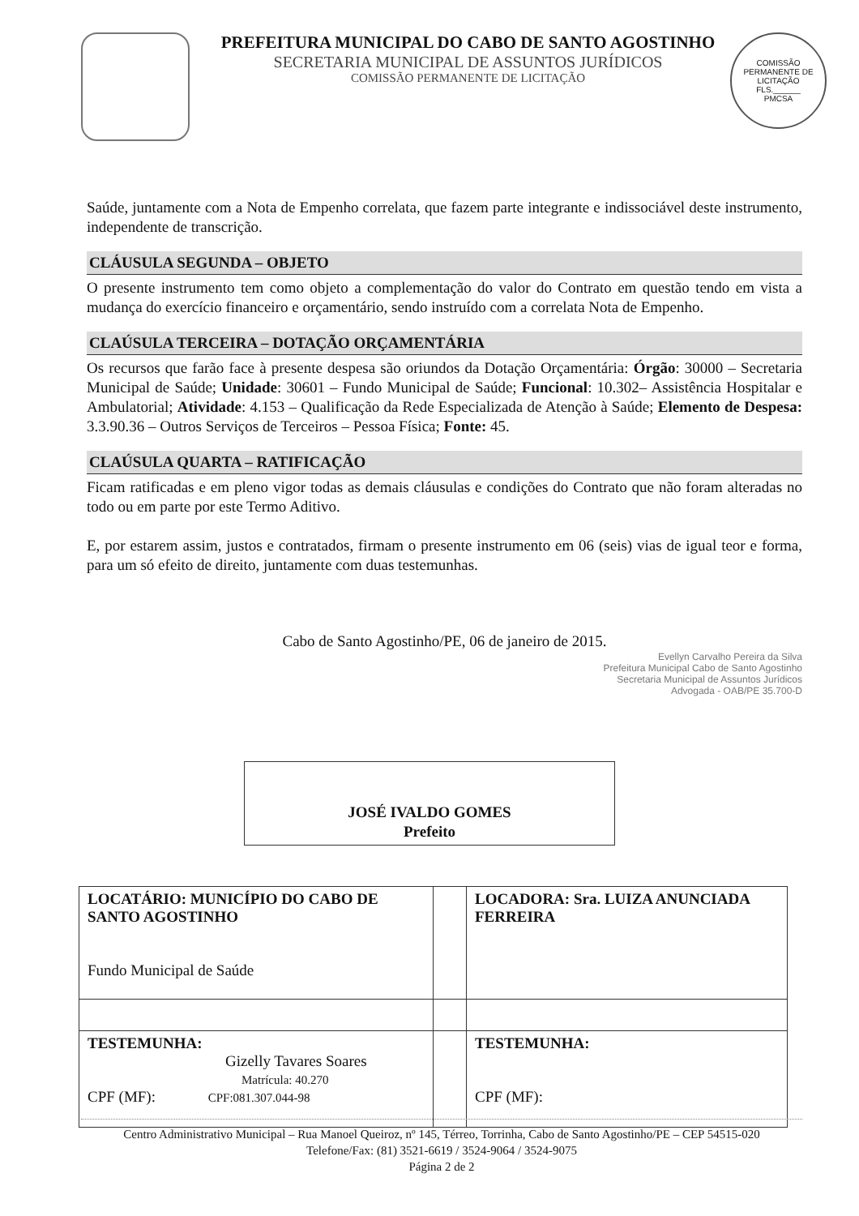PREFEITURA MUNICIPAL DO CABO DE SANTO AGOSTINHO
SECRETARIA MUNICIPAL DE ASSUNTOS JURÍDICOS
COMISSÃO PERMANENTE DE LICITAÇÃO
COMISSÃO PERMANENTE DE LICITAÇÃO
FLS.______
PMCSA
Saúde, juntamente com a Nota de Empenho correlata, que fazem parte integrante e indissociável deste instrumento, independente de transcrição.
CLÁUSULA SEGUNDA – OBJETO
O presente instrumento tem como objeto a complementação do valor do Contrato em questão tendo em vista a mudança do exercício financeiro e orçamentário, sendo instruído com a correlata Nota de Empenho.
CLAÚSULA TERCEIRA – DOTAÇÃO ORÇAMENTÁRIA
Os recursos que farão face à presente despesa são oriundos da Dotação Orçamentária: Órgão: 30000 – Secretaria Municipal de Saúde; Unidade: 30601 – Fundo Municipal de Saúde; Funcional: 10.302– Assistência Hospitalar e Ambulatorial; Atividade: 4.153 – Qualificação da Rede Especializada de Atenção à Saúde; Elemento de Despesa: 3.3.90.36 – Outros Serviços de Terceiros – Pessoa Física; Fonte: 45.
CLAÚSULA QUARTA – RATIFICAÇÃO
Ficam ratificadas e em pleno vigor todas as demais cláusulas e condições do Contrato que não foram alteradas no todo ou em parte por este Termo Aditivo.
E, por estarem assim, justos e contratados, firmam o presente instrumento em 06 (seis) vias de igual teor e forma, para um só efeito de direito, juntamente com duas testemunhas.
Cabo de Santo Agostinho/PE, 06 de janeiro de 2015.
Evellyn Carvalho Pereira da Silva
Prefeitura Municipal Cabo de Santo Agostinho
Secretaria Municipal de Assuntos Jurídicos
Advogada - OAB/PE 35.700-D
JOSÉ IVALDO GOMES
Prefeito
| LOCATÁRIO: MUNICÍPIO DO CABO DE SANTO AGOSTINHO Fundo Municipal de Saúde | | LOCADORA: Sra. LUIZA ANUNCIADA FERREIRA |
| TESTEMUNHA: Gizelly Tavares Soares Matrícula: 40.270 CPF (MF): CPF:081.307.044-98 | | TESTEMUNHA: CPF (MF): |
Centro Administrativo Municipal – Rua Manoel Queiroz, nº 145, Térreo, Torrinha, Cabo de Santo Agostinho/PE – CEP 54515-020
Telefone/Fax: (81) 3521-6619 / 3524-9064 / 3524-9075
Página 2 de 2